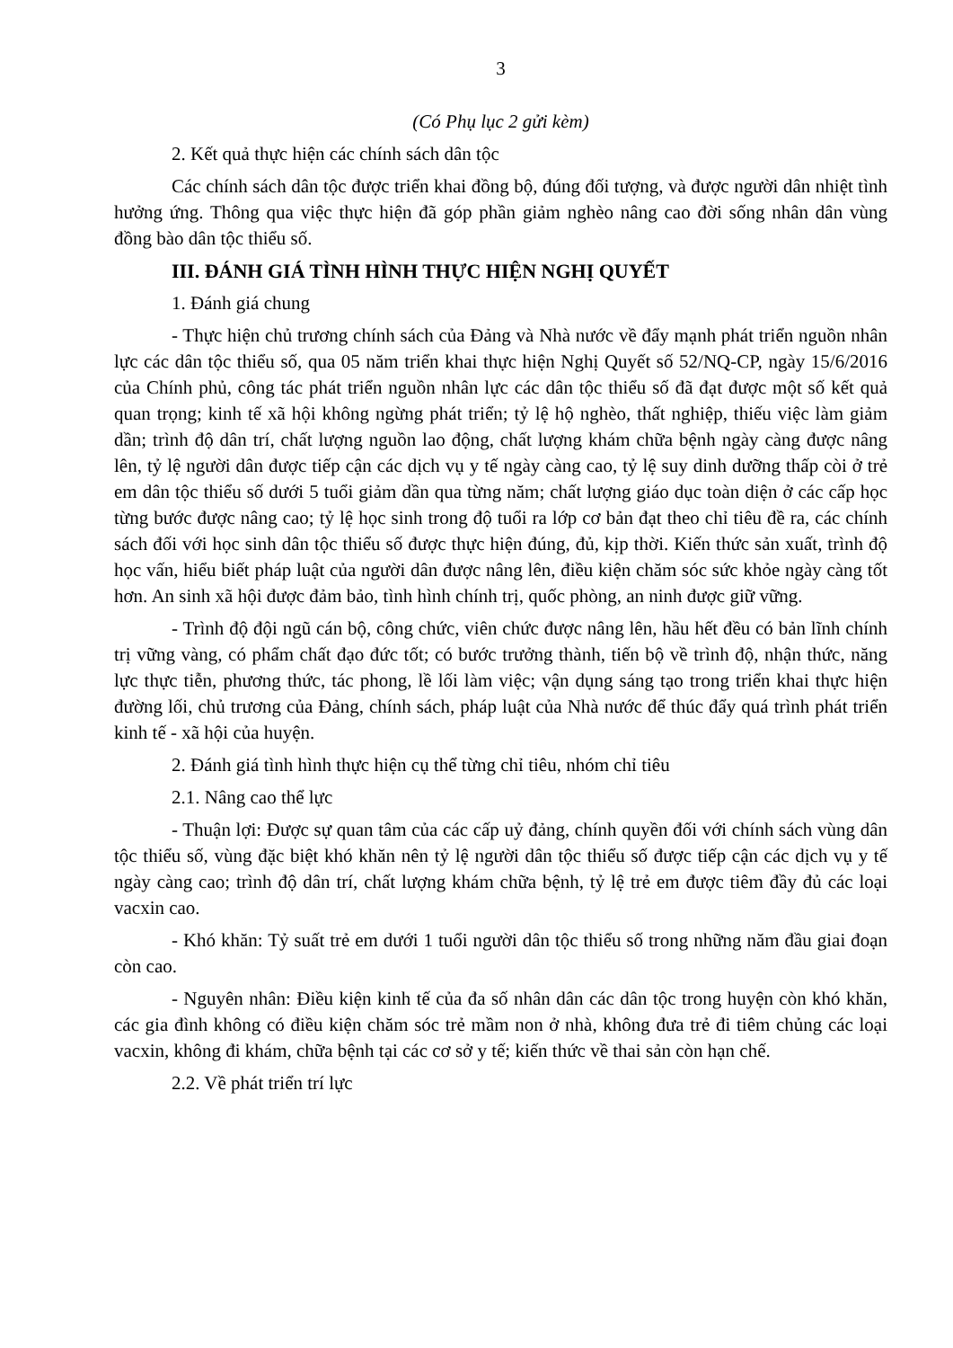3
(Có Phụ lục 2 gửi kèm)
2. Kết quả thực hiện các chính sách dân tộc
Các chính sách dân tộc được triển khai đồng bộ, đúng đối tượng, và được người dân nhiệt tình hưởng ứng. Thông qua việc thực hiện đã góp phần giảm nghèo nâng cao đời sống nhân dân vùng đồng bào dân tộc thiểu số.
III. ĐÁNH GIÁ TÌNH HÌNH THỰC HIỆN NGHỊ QUYẾT
1. Đánh giá chung
- Thực hiện chủ trương chính sách của Đảng và Nhà nước về đẩy mạnh phát triển nguồn nhân lực các dân tộc thiểu số, qua 05 năm triển khai thực hiện Nghị Quyết số 52/NQ-CP, ngày 15/6/2016 của Chính phủ, công tác phát triển nguồn nhân lực các dân tộc thiểu số đã đạt được một số kết quả quan trọng; kinh tế xã hội không ngừng phát triển; tỷ lệ hộ nghèo, thất nghiệp, thiếu việc làm giảm dần; trình độ dân trí, chất lượng nguồn lao động, chất lượng khám chữa bệnh ngày càng được nâng lên, tỷ lệ người dân được tiếp cận các dịch vụ y tế ngày càng cao, tỷ lệ suy dinh dưỡng thấp còi ở trẻ em dân tộc thiểu số dưới 5 tuổi giảm dần qua từng năm; chất lượng giáo dục toàn diện ở các cấp học từng bước được nâng cao; tỷ lệ học sinh trong độ tuổi ra lớp cơ bản đạt theo chỉ tiêu đề ra, các chính sách đối với học sinh dân tộc thiểu số được thực hiện đúng, đủ, kịp thời. Kiến thức sản xuất, trình độ học vấn, hiểu biết pháp luật của người dân được nâng lên, điều kiện chăm sóc sức khỏe ngày càng tốt hơn. An sinh xã hội được đảm bảo, tình hình chính trị, quốc phòng, an ninh được giữ vững.
- Trình độ đội ngũ cán bộ, công chức, viên chức được nâng lên, hầu hết đều có bản lĩnh chính trị vững vàng, có phẩm chất đạo đức tốt; có bước trưởng thành, tiến bộ về trình độ, nhận thức, năng lực thực tiễn, phương thức, tác phong, lề lối làm việc; vận dụng sáng tạo trong triển khai thực hiện đường lối, chủ trương của Đảng, chính sách, pháp luật của Nhà nước để thúc đẩy quá trình phát triển kinh tế - xã hội của huyện.
2. Đánh giá tình hình thực hiện cụ thể từng chỉ tiêu, nhóm chỉ tiêu
2.1. Nâng cao thể lực
- Thuận lợi: Được sự quan tâm của các cấp uỷ đảng, chính quyền đối với chính sách vùng dân tộc thiểu số, vùng đặc biệt khó khăn nên tỷ lệ người dân tộc thiểu số được tiếp cận các dịch vụ y tế ngày càng cao; trình độ dân trí, chất lượng khám chữa bệnh, tỷ lệ trẻ em được tiêm đầy đủ các loại vacxin cao.
- Khó khăn: Tỷ suất trẻ em dưới 1 tuổi người dân tộc thiểu số trong những năm đầu giai đoạn còn cao.
- Nguyên nhân: Điều kiện kinh tế của đa số nhân dân các dân tộc trong huyện còn khó khăn, các gia đình không có điều kiện chăm sóc trẻ mầm non ở nhà, không đưa trẻ đi tiêm chủng các loại vacxin, không đi khám, chữa bệnh tại các cơ sở y tế; kiến thức về thai sản còn hạn chế.
2.2. Về phát triển trí lực